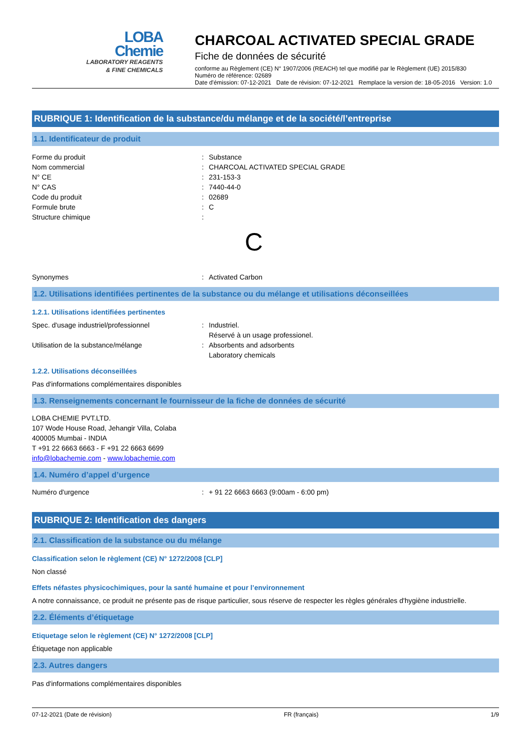LOBA
Chemie
LABORATORY REAGENTS
& FINE CHEMICALS
CHARCOAL ACTIVATED SPECIAL GRADE
Fiche de données de sécurité
conforme au Règlement (CE) N° 1907/2006 (REACH) tel que modifié par le Règlement (UE) 2015/830
Numéro de référence: 02689
Date d'émission: 07-12-2021 Date de révision: 07-12-2021 Remplace la version de: 18-05-2016 Version: 1.0
RUBRIQUE 1: Identification de la substance/du mélange et de la société/l’entreprise
1.1. Identificateur de produit
Forme du produit: Substance
Nom commercial: CHARCOAL ACTIVATED SPECIAL GRADE
N° CE: 231-153-3
N° CAS: 7440-44-0
Code du produit: 02689
Formule brute: C
Structure chimique:
C
Synonymes: Activated Carbon
1.2. Utilisations identifiées pertinentes de la substance ou du mélange et utilisations déconseillées
1.2.1. Utilisations identifiées pertinentes
Spec. d'usage industriel/professionnel: Industriel.
Réservé à un usage professionel.
Utilisation de la substance/mélange: Absorbents and adsorbents
Laboratory chemicals
1.2.2. Utilisations déconseillées
Pas d'informations complémentaires disponibles
1.3. Renseignements concernant le fournisseur de la fiche de données de sécurité
LOBA CHEMIE PVT.LTD.
107 Wode House Road, Jehangir Villa, Colaba
400005 Mumbai - INDIA
T +91 22 6663 6663 - F +91 22 6663 6699
info@lobachemie.com - www.lobachemie.com
1.4. Numéro d’appel d’urgence
Numéro d'urgence: + 91 22 6663 6663 (9:00am - 6:00 pm)
RUBRIQUE 2: Identification des dangers
2.1. Classification de la substance ou du mélange
Classification selon le règlement (CE) N° 1272/2008 [CLP]
Non classé
Effets néfastes physicochimiques, pour la santé humaine et pour l’environnement
A notre connaissance, ce produit ne présente pas de risque particulier, sous réserve de respecter les règles générales d'hygiène industrielle.
2.2. Éléments d’étiquetage
Etiquetage selon le règlement (CE) N° 1272/2008 [CLP]
Étiquetage non applicable
2.3. Autres dangers
Pas d'informations complémentaires disponibles
07-12-2021 (Date de révision) FR (français) 1/9